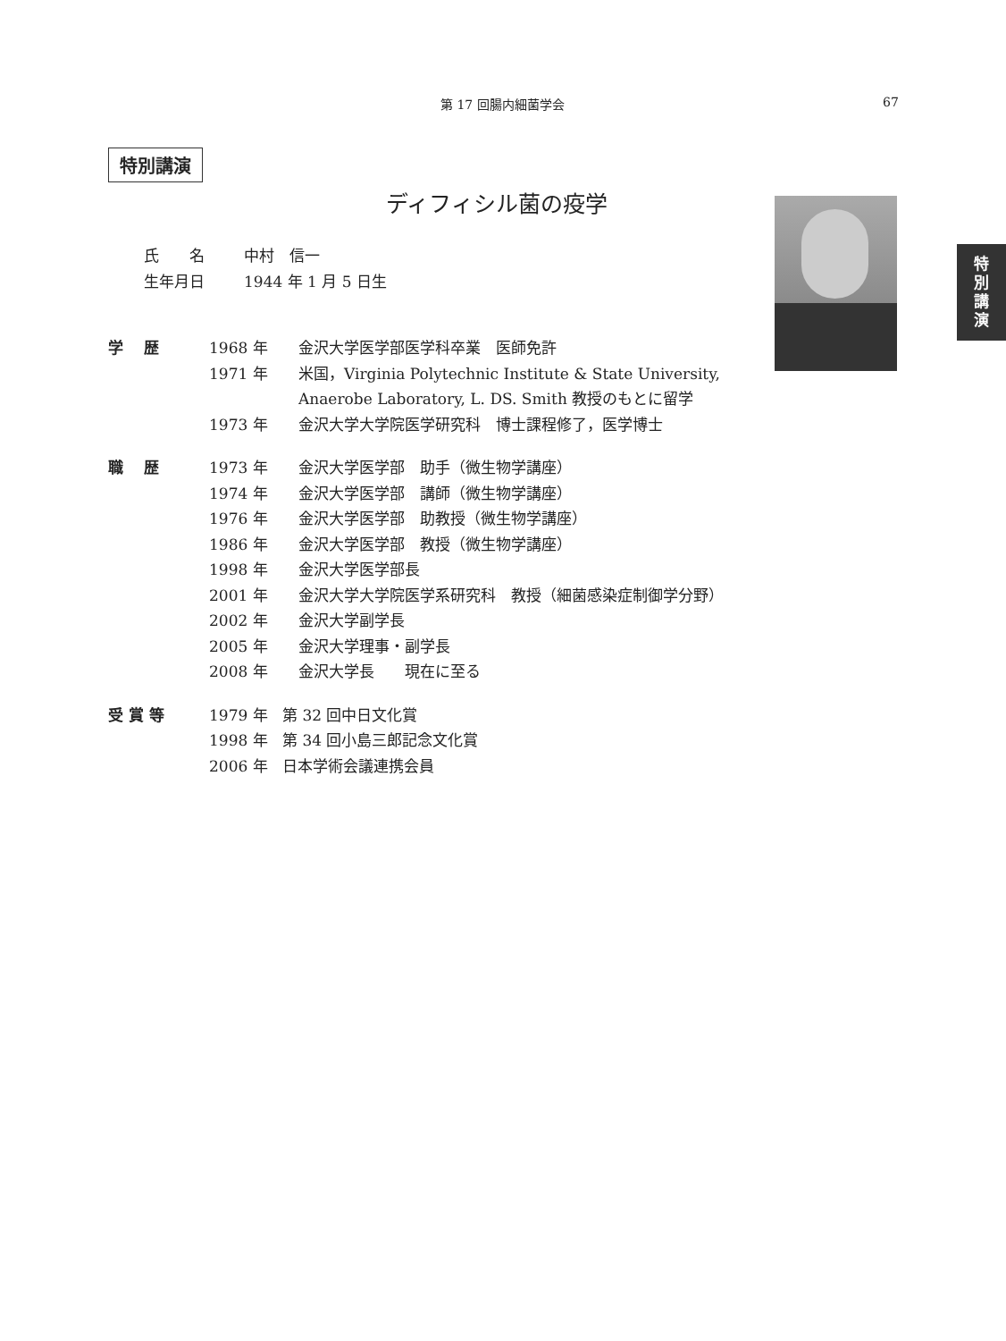第 17 回腸内細菌学会 67
特別講演
ディフィシル菌の疫学
特
別
講
演
氏　　名 中村　信一
生年月日 1944 年 1 月 5 日生
学　 歴 1968 年 金沢大学医学部医学科卒業　医師免許
1971 年 米国，Virginia Polytechnic Institute & State University,
Anaerobe Laboratory, L. DS. Smith 教授のもとに留学
1973 年 金沢大学大学院医学研究科　博士課程修了，医学博士
職　 歴 1973 年 金沢大学医学部　助手（微生物学講座）
1974 年 金沢大学医学部　講師（微生物学講座）
1976 年 金沢大学医学部　助教授（微生物学講座）
1986 年 金沢大学医学部　教授（微生物学講座）
1998 年 金沢大学医学部長
2001 年 金沢大学大学院医学系研究科　教授（細菌感染症制御学分野）
2002 年 金沢大学副学長
2005 年 金沢大学理事・副学長
2008 年 金沢大学長　　現在に至る
受 賞 等 1979 年 第 32 回中日文化賞
1998 年 第 34 回小島三郎記念文化賞
2006 年 日本学術会議連携会員